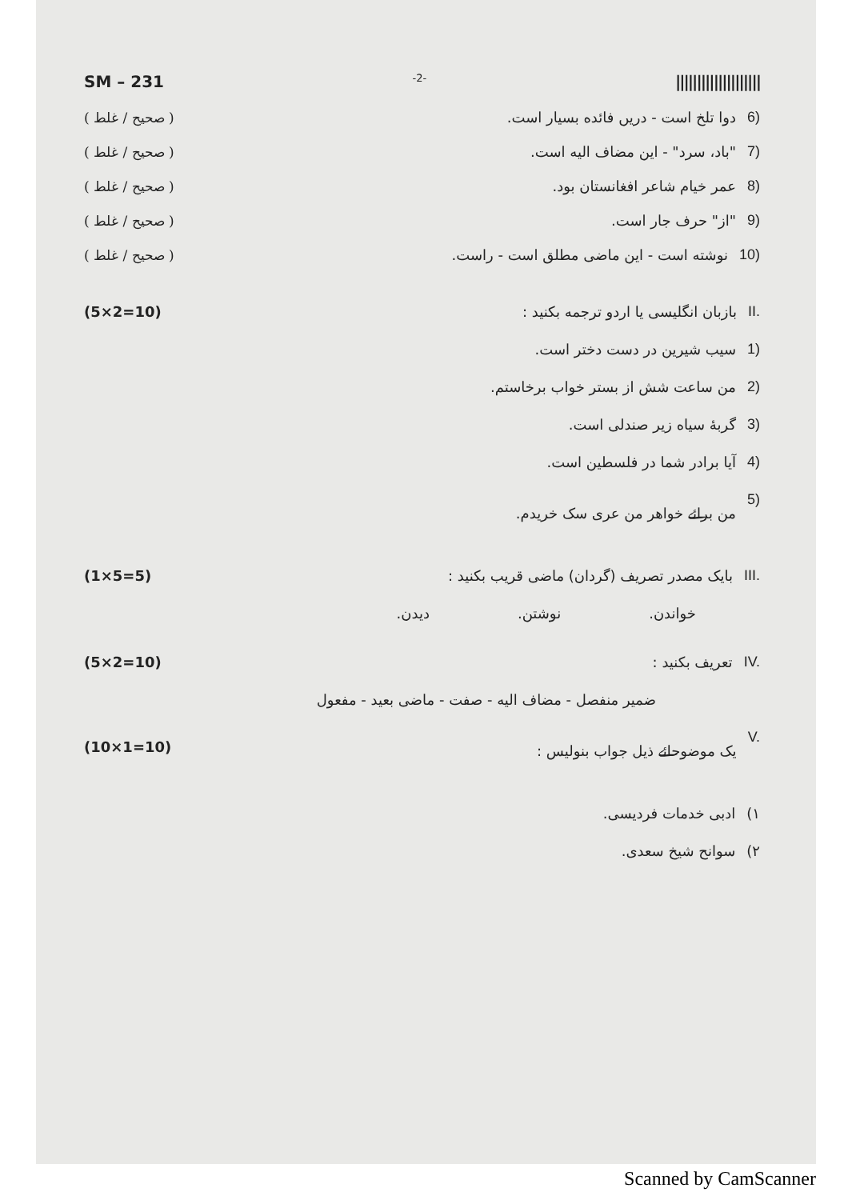SM – 231 -2- ||||||||||||||||||||
( صحیح / غلط ) 6) دوا تلخ است - دریں فائده بسیار است.
( صحیح / غلط ) 7) "باد، سرد" - این مضاف الیه است.
( صحیح / غلط ) 8) عمر خیام شاعر افغانستان بود.
( صحیح / غلط ) 9) "از" حرف جار است.
( صحیح / غلط ) 10) نوشته است - این ماضی مطلق است - راست.
(5×2=10) II. بازبان انگلیسی یا اردو ترجمه بکنید :
1) سیب شیرین در دست دختر است.
2) من ساعت شش از بستر خواب برخاستم.
3) گربهٔ سیاه زیر صندلی است.
4) آیا برادر شما در فلسطین است.
5) من برائے خواهر من عری سک خریدم.
(1×5=5) III. بایک مصدر تصریف (گردان) ماضی قریب بکنید :
خواندن. نوشتن. دیدن.
(5×2=10) IV. تعریف بکنید :
ضمیر منفصل - مضاف الیه - صفت - ماضی بعید - مفعول
(10×1=10) V. یک موضوحائے ذیل جواب بنولیس :
۱) ادبی خدمات فردیسی.
۲) سوانح شیخ سعدی.
Scanned by CamScanner